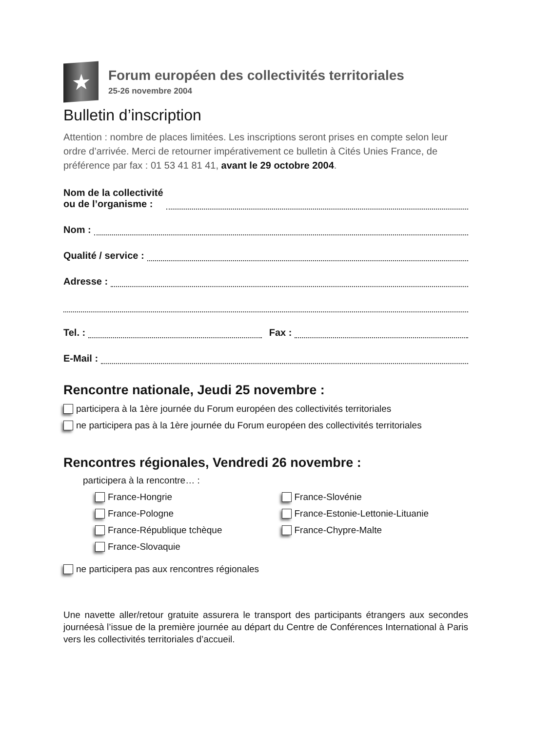★
Forum européen des collectivités territoriales
25-26 novembre 2004
Bulletin d’inscription
Attention : nombre de places limitées. Les inscriptions seront prises en compte selon leur ordre d’arrivée. Merci de retourner impérativement ce bulletin à Cités Unies France, de préférence par fax : 01 53 41 81 41, avant le 29 octobre 2004.
Nom de la collectivité
ou de l’organisme :
Nom :
Qualité / service :
Adresse :
Tel. : Fax :
E-Mail :
Rencontre nationale, Jeudi 25 novembre :
participera à la 1ère journée du Forum européen des collectivités territoriales
ne participera pas à la 1ère journée du Forum européen des collectivités territoriales
Rencontres régionales, Vendredi 26 novembre :
participera à la rencontre… :
France-Hongrie
France-Pologne
France-République tchèque
France-Slovaquie
France-Slovénie
France-Estonie-Lettonie-Lituanie
France-Chypre-Malte
ne participera pas aux rencontres régionales
Une navette aller/retour gratuite assurera le transport des participants étrangers aux secondes journéesà l’issue de la première journée au départ du Centre de Conférences International à Paris vers les collectivités territoriales d’accueil.